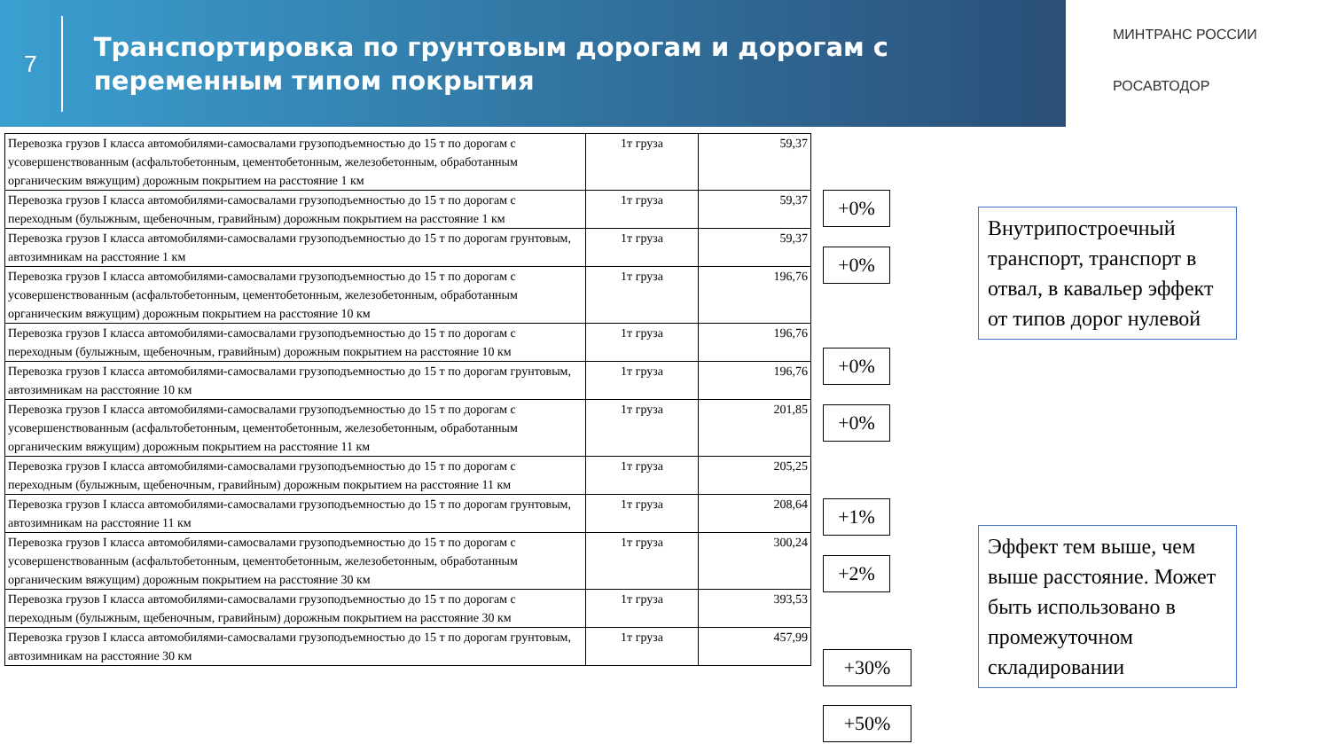7
Транспортировка по грунтовым дорогам и дорогам с переменным типом покрытия
МИНТРАНС РОССИИ
РОСАВТОДОР
| Перевозка грузов I класса автомобилями-самосвалами грузоподъемностью до 15 т по дорогам с усовершенствованным (асфальтобетонным, цементобетонным, железобетонным, обработанным органическим вяжущим) дорожным покрытием на расстояние 1 км | 1т груза | 59,37 |
| Перевозка грузов I класса автомобилями-самосвалами грузоподъемностью до 15 т по дорогам с переходным (булыжным, щебеночным, гравийным) дорожным покрытием на расстояние 1 км | 1т груза | 59,37 |
| Перевозка грузов I класса автомобилями-самосвалами грузоподъемностью до 15 т по дорогам грунтовым, автозимникам на расстояние 1 км | 1т груза | 59,37 |
| Перевозка грузов I класса автомобилями-самосвалами грузоподъемностью до 15 т по дорогам с усовершенствованным (асфальтобетонным, цементобетонным, железобетонным, обработанным органическим вяжущим) дорожным покрытием на расстояние 10 км | 1т груза | 196,76 |
| Перевозка грузов I класса автомобилями-самосвалами грузоподъемностью до 15 т по дорогам с переходным (булыжным, щебеночным, гравийным) дорожным покрытием на расстояние 10 км | 1т груза | 196,76 |
| Перевозка грузов I класса автомобилями-самосвалами грузоподъемностью до 15 т по дорогам грунтовым, автозимникам на расстояние 10 км | 1т груза | 196,76 |
| Перевозка грузов I класса автомобилями-самосвалами грузоподъемностью до 15 т по дорогам с усовершенствованным (асфальтобетонным, цементобетонным, железобетонным, обработанным органическим вяжущим) дорожным покрытием на расстояние 11 км | 1т груза | 201,85 |
| Перевозка грузов I класса автомобилями-самосвалами грузоподъемностью до 15 т по дорогам с переходным (булыжным, щебеночным, гравийным) дорожным покрытием на расстояние 11 км | 1т груза | 205,25 |
| Перевозка грузов I класса автомобилями-самосвалами грузоподъемностью до 15 т по дорогам грунтовым, автозимникам на расстояние 11 км | 1т груза | 208,64 |
| Перевозка грузов I класса автомобилями-самосвалами грузоподъемностью до 15 т по дорогам с усовершенствованным (асфальтобетонным, цементобетонным, железобетонным, обработанным органическим вяжущим) дорожным покрытием на расстояние 30 км | 1т груза | 300,24 |
| Перевозка грузов I класса автомобилями-самосвалами грузоподъемностью до 15 т по дорогам с переходным (булыжным, щебеночным, гравийным) дорожным покрытием на расстояние 30 км | 1т груза | 393,53 |
| Перевозка грузов I класса автомобилями-самосвалами грузоподъемностью до 15 т по дорогам грунтовым, автозимникам на расстояние 30 км | 1т груза | 457,99 |
+0%
+0%
+0%
+0%
+1%
+2%
+30%
+50%
Внутрипостроечный транспорт, транспорт в отвал, в кавальер эффект от типов дорог нулевой
Эффект тем выше, чем выше расстояние. Может быть использовано в промежуточном складировании